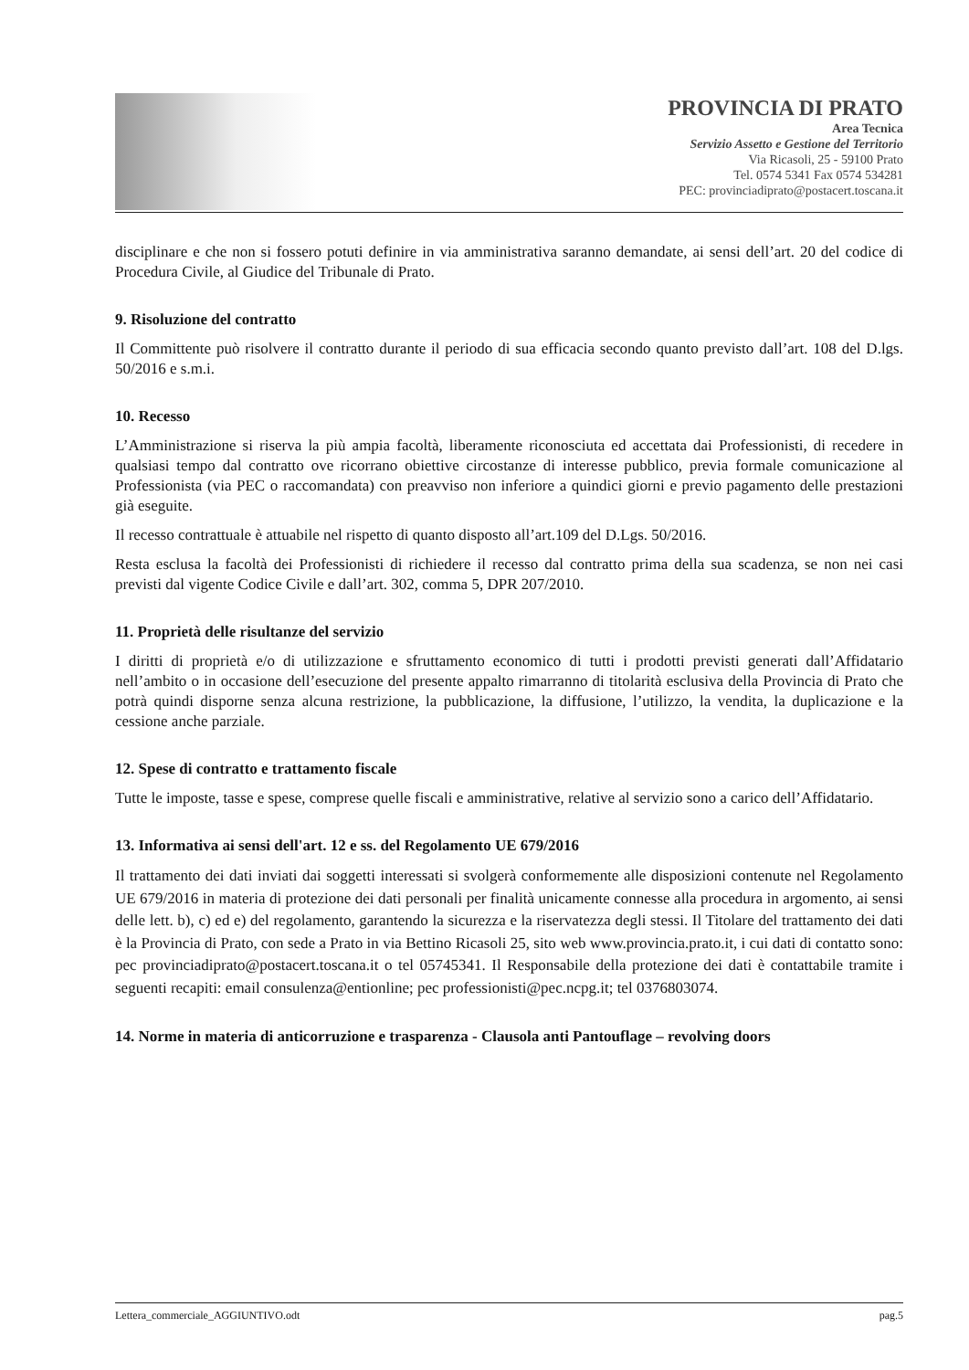PROVINCIA DI PRATO
Area Tecnica
Servizio Assetto e Gestione del Territorio
Via Ricasoli, 25 - 59100 Prato
Tel. 0574 5341 Fax 0574 534281
PEC: provinciadiprato@postacert.toscana.it
disciplinare e che non si fossero potuti definire in via amministrativa saranno demandate, ai sensi dell’art. 20 del codice di Procedura Civile, al Giudice del Tribunale di Prato.
9. Risoluzione del contratto
Il Committente può risolvere il contratto durante il periodo di sua efficacia secondo quanto previsto dall’art. 108 del D.lgs. 50/2016 e s.m.i.
10. Recesso
L’Amministrazione si riserva la più ampia facoltà, liberamente riconosciuta ed accettata dai Professionisti, di recedere in qualsiasi tempo dal contratto ove ricorrano obiettive circostanze di interesse pubblico, previa formale comunicazione al Professionista (via PEC o raccomandata) con preavviso non inferiore a quindici giorni e previo pagamento delle prestazioni già eseguite.
Il recesso contrattuale è attuabile nel rispetto di quanto disposto all’art.109 del D.Lgs. 50/2016.
Resta esclusa la facoltà dei Professionisti di richiedere il recesso dal contratto prima della sua scadenza, se non nei casi previsti dal vigente Codice Civile e dall’art. 302, comma 5, DPR 207/2010.
11. Proprietà delle risultanze del servizio
I diritti di proprietà e/o di utilizzazione e sfruttamento economico di tutti i prodotti previsti generati dall’Affidatario nell’ambito o in occasione dell’esecuzione del presente appalto rimarranno di titolarità esclusiva della Provincia di Prato che potrà quindi disporne senza alcuna restrizione, la pubblicazione, la diffusione, l’utilizzo, la vendita, la duplicazione e la cessione anche parziale.
12. Spese di contratto e trattamento fiscale
Tutte le imposte, tasse e spese, comprese quelle fiscali e amministrative, relative al servizio sono a carico dell’Affidatario.
13. Informativa ai sensi dell'art. 12 e ss. del Regolamento UE 679/2016
Il trattamento dei dati inviati dai soggetti interessati si svolgerà conformemente alle disposizioni contenute nel Regolamento UE 679/2016 in materia di protezione dei dati personali per finalità unicamente connesse alla procedura in argomento, ai sensi delle lett. b), c) ed e) del regolamento, garantendo la sicurezza e la riservatezza degli stessi. Il Titolare del trattamento dei dati è la Provincia di Prato, con sede a Prato in via Bettino Ricasoli 25, sito web www.provincia.prato.it, i cui dati di contatto sono: pec provinciadiprato@postacert.toscana.it o tel 05745341. Il Responsabile della protezione dei dati è contattabile tramite i seguenti recapiti: email consulenza@entionline; pec professionisti@pec.ncpg.it; tel 0376803074.
14. Norme in materia di anticorruzione e trasparenza - Clausola anti Pantouflage – revolving doors
Lettera_commerciale_AGGIUNTIVO.odt pag.5